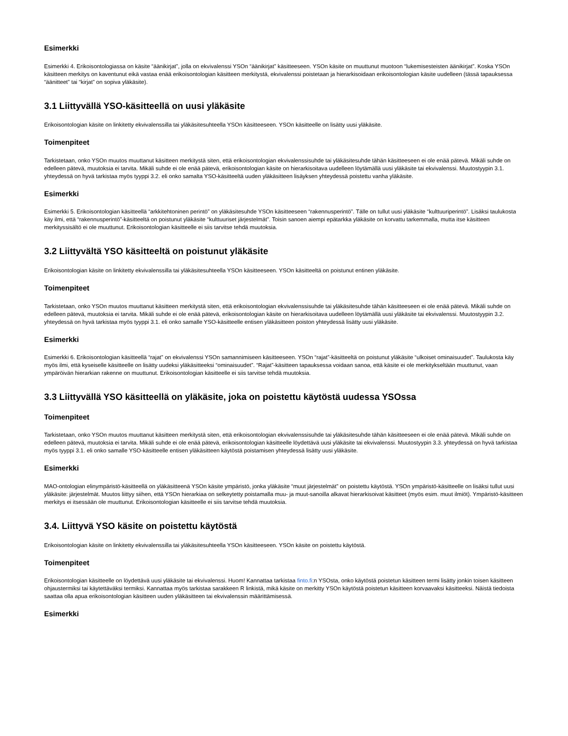Esimerkki
Esimerkki 4. Erikoisontologiassa on käsite “äänikirjat”, jolla on ekvivalenssi YSOn “äänikirjat” käsitteeseen. YSOn käsite on muuttunut muotoon “lukemisesteisten äänikirjat”. Koska YSOn käsitteen merkitys on kaventunut eikä vastaa enää erikoisontologian käsitteen merkitystä, ekvivalenssi poistetaan ja hierarkisoidaan erikoisontologian käsite uudelleen (tässä tapauksessa “äänitteet” tai “kirjat” on sopiva yläkäsite).
3.1 Liittyvällä YSO-käsitteellä on uusi yläkäsite
Erikoisontologian käsite on linkitetty ekvivalenssilla tai yläkäsitesuhteella YSOn käsitteeseen. YSOn käsitteelle on lisätty uusi yläkäsite.
Toimenpiteet
Tarkistetaan, onko YSOn muutos muuttanut käsitteen merkitystä siten, että erikoisontologian ekvivalenssisuhde tai yläkäsitesuhde tähän käsitteeseen ei ole enää pätevä. Mikäli suhde on edelleen pätevä, muutoksia ei tarvita. Mikäli suhde ei ole enää pätevä, erikoisontologian käsite on hierarkisoitava uudelleen löytämällä uusi yläkäsite tai ekvivalenssi. Muutostyypin 3.1. yhteydessä on hyvä tarkistaa myös tyyppi 3.2. eli onko samalta YSO-käsitteeltä uuden yläkäsitteen lisäyksen yhteydessä poistettu vanha yläkäsite.
Esimerkki
Esimerkki 5. Erikoisontologian käsitteellä “arkkitehtoninen perintö” on yläkäsitesuhde YSOn käsitteeseen “rakennusperintö”. Tälle on tullut uusi yläkäsite “kulttuuriperintö”. Lisäksi taulukosta käy ilmi, että “rakennusperintö”-käsitteeltä on poistunut yläkäsite “kulttuuriset järjestelmät”. Toisin sanoen aiempi epätarkka yläkäsite on korvattu tarkemmalla, mutta itse käsitteen merkityssisältö ei ole muuttunut. Erikoisontologian käsitteelle ei siis tarvitse tehdä muutoksia.
3.2 Liittyvältä YSO käsitteeltä on poistunut yläkäsite
Erikoisontologian käsite on linkitetty ekvivalenssilla tai yläkäsitesuhteella YSOn käsitteeseen. YSOn käsitteeltä on poistunut entinen yläkäsite.
Toimenpiteet
Tarkistetaan, onko YSOn muutos muuttanut käsitteen merkitystä siten, että erikoisontologian ekvivalenssisuhde tai yläkäsitesuhde tähän käsitteeseen ei ole enää pätevä. Mikäli suhde on edelleen pätevä, muutoksia ei tarvita. Mikäli suhde ei ole enää pätevä, erikoisontologian käsite on hierarkisoitava uudelleen löytämällä uusi yläkäsite tai ekvivalenssi. Muutostyypin 3.2. yhteydessä on hyvä tarkistaa myös tyyppi 3.1. eli onko samalle YSO-käsitteelle entisen yläkäsitteen poiston yhteydessä lisätty uusi yläkäsite.
Esimerkki
Esimerkki 6. Erikoisontologian käsitteellä “rajat” on ekvivalenssi YSOn samannimiseen käsitteeseen. YSOn “rajat”-käsitteeltä on poistunut yläkäsite “ulkoiset ominaisuudet”. Taulukosta käy myös ilmi, että kyseiselle käsitteelle on lisätty uudeksi yläkäsitteeksi “ominaisuudet”. “Rajat”-käsitteen tapauksessa voidaan sanoa, että käsite ei ole merkitykseltään muuttunut, vaan ympäröivän hierarkian rakenne on muuttunut. Erikoisontologian käsitteelle ei siis tarvitse tehdä muutoksia.
3.3 Liittyvällä YSO käsitteellä on yläkäsite, joka on poistettu käytöstä uudessa YSOssa
Toimenpiteet
Tarkistetaan, onko YSOn muutos muuttanut käsitteen merkitystä siten, että erikoisontologian ekvivalenssisuhde tai yläkäsitesuhde tähän käsitteeseen ei ole enää pätevä. Mikäli suhde on edelleen pätevä, muutoksia ei tarvita. Mikäli suhde ei ole enää pätevä, erikoisontologian käsitteelle löydettävä uusi yläkäsite tai ekvivalenssi. Muutostyypin 3.3. yhteydessä on hyvä tarkistaa myös tyyppi 3.1. eli onko samalle YSO-käsitteelle entisen yläkäsitteen käytöstä poistamisen yhteydessä lisätty uusi yläkäsite.
Esimerkki
MAO-ontologian elinympäristö-käsitteellä on yläkäsitteenä YSOn käsite ympäristö, jonka yläkäsite “muut järjestelmät” on poistettu käytöstä. YSOn ympäristö-käsitteelle on lisäksi tullut uusi yläkäsite: järjestelmät. Muutos liittyy siihen, että YSOn hierarkiaa on selkeytetty poistamalla muu- ja muut-sanoilla alkavat hierarkisoivat käsitteet (myös esim. muut ilmiöt). Ympäristö-käsitteen merkitys ei itsessään ole muuttunut. Erikoisontologian käsitteelle ei siis tarvitse tehdä muutoksia.
3.4. Liittyvä YSO käsite on poistettu käytöstä
Erikoisontologian käsite on linkitetty ekvivalenssilla tai yläkäsitesuhteella YSOn käsitteeseen. YSOn käsite on poistettu käytöstä.
Toimenpiteet
Erikoisontologian käsitteelle on löydettävä uusi yläkäsite tai ekvivalenssi. Huom! Kannattaa tarkistaa finto.fi:n YSOsta, onko käytöstä poistetun käsitteen termi lisätty jonkin toisen käsitteen ohjaustermiksi tai käytettäväksi termiksi. Kannattaa myös tarkistaa sarakkeen R linkistä, mikä käsite on merkitty YSOn käytöstä poistetun käsitteen korvaavaksi käsitteeksi. Näistä tiedoista saattaa olla apua erikoisontologian käsitteen uuden yläkäsitteen tai ekvivalenssin määrittämisessä.
Esimerkki